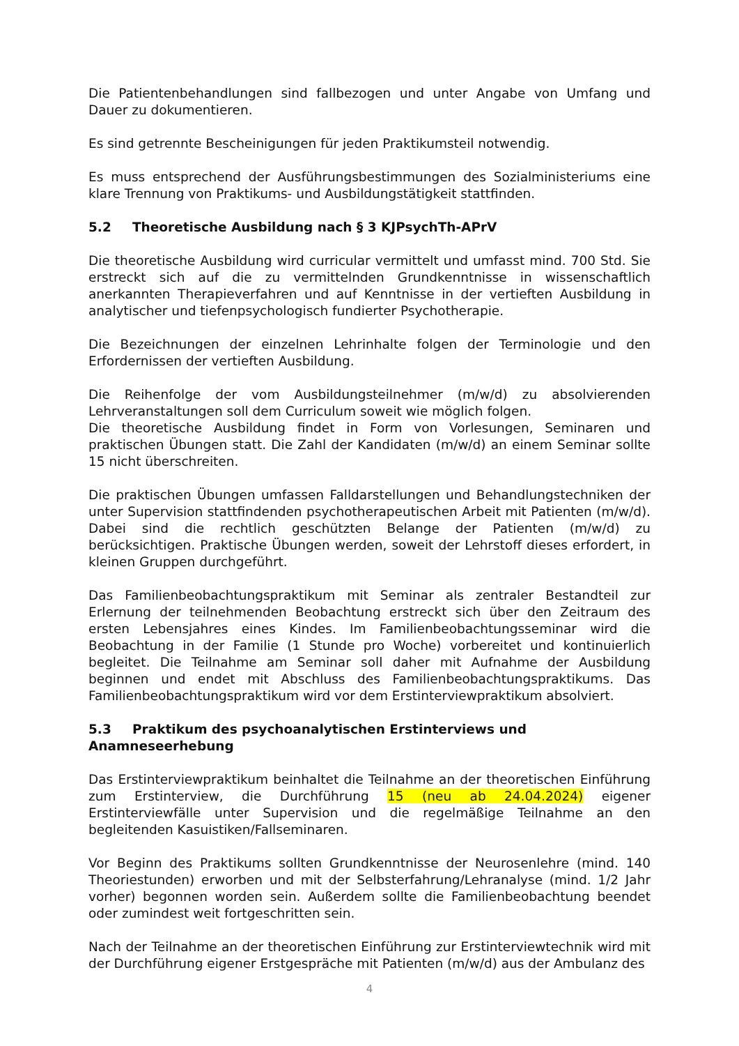Die Patientenbehandlungen sind fallbezogen und unter Angabe von Umfang und Dauer zu dokumentieren.
Es sind getrennte Bescheinigungen für jeden Praktikumsteil notwendig.
Es muss entsprechend der Ausführungsbestimmungen des Sozialministeriums eine klare Trennung von Praktikums- und Ausbildungstätigkeit stattfinden.
5.2 Theoretische Ausbildung nach § 3 KJPsychTh-APrV
Die theoretische Ausbildung wird curricular vermittelt und umfasst mind. 700 Std. Sie erstreckt sich auf die zu vermittelnden Grundkenntnisse in wissenschaftlich anerkannten Therapieverfahren und auf Kenntnisse in der vertieften Ausbildung in analytischer und tiefenpsychologisch fundierter Psychotherapie.
Die Bezeichnungen der einzelnen Lehrinhalte folgen der Terminologie und den Erfordernissen der vertieften Ausbildung.
Die Reihenfolge der vom Ausbildungsteilnehmer (m/w/d) zu absolvierenden Lehrveranstaltungen soll dem Curriculum soweit wie möglich folgen.
Die theoretische Ausbildung findet in Form von Vorlesungen, Seminaren und praktischen Übungen statt. Die Zahl der Kandidaten (m/w/d) an einem Seminar sollte 15 nicht überschreiten.
Die praktischen Übungen umfassen Falldarstellungen und Behandlungstechniken der unter Supervision stattfindenden psychotherapeutischen Arbeit mit Patienten (m/w/d). Dabei sind die rechtlich geschützten Belange der Patienten (m/w/d) zu berücksichtigen. Praktische Übungen werden, soweit der Lehrstoff dieses erfordert, in kleinen Gruppen durchgeführt.
Das Familienbeobachtungspraktikum mit Seminar als zentraler Bestandteil zur Erlernung der teilnehmenden Beobachtung erstreckt sich über den Zeitraum des ersten Lebensjahres eines Kindes. Im Familienbeobachtungsseminar wird die Beobachtung in der Familie (1 Stunde pro Woche) vorbereitet und kontinuierlich begleitet. Die Teilnahme am Seminar soll daher mit Aufnahme der Ausbildung beginnen und endet mit Abschluss des Familienbeobachtungspraktikums. Das Familienbeobachtungspraktikum wird vor dem Erstinterviewpraktikum absolviert.
5.3 Praktikum des psychoanalytischen Erstinterviews und Anamneseerhebung
Das Erstinterviewpraktikum beinhaltet die Teilnahme an der theoretischen Einführung zum Erstinterview, die Durchführung 15 (neu ab 24.04.2024) eigener Erstinterviewfälle unter Supervision und die regelmäßige Teilnahme an den begleitenden Kasuistiken/Fallseminaren.
Vor Beginn des Praktikums sollten Grundkenntnisse der Neurosenlehre (mind. 140 Theoriestunden) erworben und mit der Selbsterfahrung/Lehranalyse (mind. 1/2 Jahr vorher) begonnen worden sein. Außerdem sollte die Familienbeobachtung beendet oder zumindest weit fortgeschritten sein.
Nach der Teilnahme an der theoretischen Einführung zur Erstinterviewtechnik wird mit der Durchführung eigener Erstgespräche mit Patienten (m/w/d) aus der Ambulanz des
4